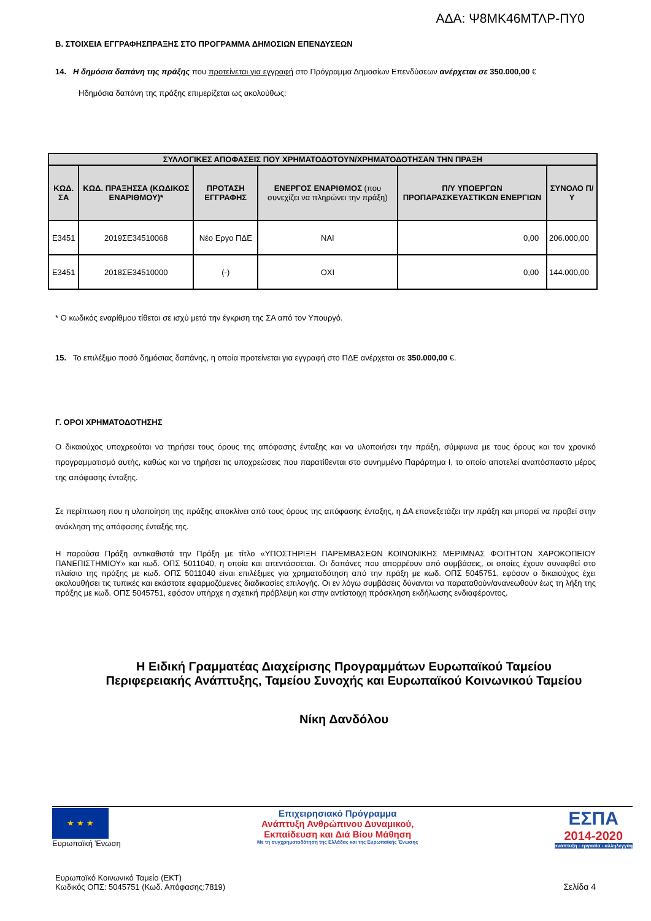ΑΔΑ: Ψ8ΜΚ46ΜΤΛΡ-ΠΥ0
Β. ΣΤΟΙΧΕΙΑ ΕΓΓΡΑΦΗΣΠΡΑΞΗΣ ΣΤΟ ΠΡΟΓΡΑΜΜΑ ΔΗΜΟΣΙΩΝ ΕΠΕΝΔΥΣΕΩΝ
14. Η δημόσια δαπάνη της πράξης που προτείνεται για εγγραφή στο Πρόγραμμα Δημοσίων Επενδύσεων ανέρχεται σε 350.000,00 €
Ηδημόσια δαπάνη της πράξης επιμερίζεται ως ακολούθως:
| ΣΥΛΛΟΓΙΚΕΣ ΑΠΟΦΑΣΕΙΣ ΠΟΥ ΧΡΗΜΑΤΟΔΟΤΟΥΝ/ΧΡΗΜΑΤΟΔΟΤΗΣΑΝ ΤΗΝ ΠΡΑΞΗ | | | | | |
| --- | --- | --- | --- | --- | --- |
| ΚΩΔ. ΣΑ | ΚΩΔ. ΠΡΑΞΗΣΣΑ (ΚΩΔΙΚΟΣ ΕΝΑΡΙΘΜΟΥ)* | ΠΡΟΤΑΣΗ ΕΓΓΡΑΦΗΣ | ΕΝΕΡΓΟΣ ΕΝΑΡΙΘΜΟΣ (που συνεχίζει να πληρώνει την πράξη) | Π/Υ ΥΠΟΕΡΓΩΝ ΠΡΟΠΑΡΑΣΚΕΥΑΣΤΙΚΩΝ ΕΝΕΡΓΙΩΝ | ΣΥΝΟΛΟ Π/Υ |
| Ε3451 | 2019ΣΕ34510068 | Νέο Εργο ΠΔΕ | ΝΑΙ | 0,00 | 206.000,00 |
| Ε3451 | 2018ΣΕ34510000 | (-) | ΟΧΙ | 0,00 | 144.000,00 |
* Ο κωδικός εναρίθμου τίθεται σε ισχύ μετά την έγκριση της ΣΑ από τον Υπουργό.
15. Το επιλέξιμο ποσό δημόσιας δαπάνης, η οποία προτείνεται για εγγραφή στο ΠΔΕ ανέρχεται σε 350.000,00 €.
Γ. ΟΡΟΙ ΧΡΗΜΑΤΟΔΟΤΗΣΗΣ
Ο δικαιούχος υποχρεούται να τηρήσει τους όρους της απόφασης ένταξης και να υλοποιήσει την πράξη, σύμφωνα με τους όρους και τον χρονικό προγραμματισμό αυτής, καθώς και να τηρήσει τις υποχρεώσεις που παρατίθενται στο συνημμένο Παράρτημα Ι, το οποίο αποτελεί αναπόσπαστο μέρος της απόφασης ένταξης.
Σε περίπτωση που η υλοποίηση της πράξης αποκλίνει από τους όρους της απόφασης ένταξης, η ΔΑ επανεξετάζει την πράξη και μπορεί να προβεί στην ανάκληση της απόφασης ένταξής της.
Η παρούσα Πράξη αντικαθιστά την Πράξη με τίτλο «ΥΠΟΣΤΗΡΙΞΗ ΠΑΡΕΜΒΑΣΕΩΝ ΚΟΙΝΩΝΙΚΗΣ ΜΕΡΙΜΝΑΣ ΦΟΙΤΗΤΩΝ ΧΑΡΟΚΟΠΕΙΟΥ ΠΑΝΕΠΙΣΤΗΜΙΟΥ» και κωδ. ΟΠΣ 5011040, η οποία και απεντάσσεται. Οι δαπάνες που απορρέουν από συμβάσεις, οι οποίες έχουν συναφθεί στο πλαίσιο της πράξης με κωδ. ΟΠΣ 5011040 είναι επιλέξιμες για χρηματοδότηση από την πράξη με κωδ. ΟΠΣ 5045751, εφόσον ο δικαιούχος έχει ακολουθήσει τις τυπικές και εκάστοτε εφαρμοζόμενες διαδικασίες επιλογής. Οι εν λόγω συμβάσεις δύνανται να παραταθούν/ανανεωθούν έως τη λήξη της πράξης με κωδ. ΟΠΣ 5045751, εφόσον υπήρχε η σχετική πρόβλεψη και στην αντίστοιχη πρόσκληση εκδήλωσης ενδιαφέροντος.
Η Ειδική Γραμματέας Διαχείρισης Προγραμμάτων Ευρωπαϊκού Ταμείου Περιφερειακής Ανάπτυξης, Ταμείου Συνοχής και Ευρωπαϊκού Κοινωνικού Ταμείου
Νίκη Δανδόλου
★ ★ ★
Ευρωπαϊκή Ένωση
Επιχειρησιακό Πρόγραμμα
Ανάπτυξη Ανθρώπινου Δυναμικού,
Εκπαίδευση και Διά Βίου Μάθηση
Με τη συγχρηματοδότηση της Ελλάδας και της Ευρωπαϊκής Ένωσης
ΕΣΠΑ
2014-2020
ανάπτυξη - εργασία - αλληλεγγύη
Ευρωπαϊκό Κοινωνικό Ταμείο (ΕΚΤ)
Κωδικός ΟΠΣ: 5045751 (Κωδ. Απόφασης:7819)
Σελίδα 4